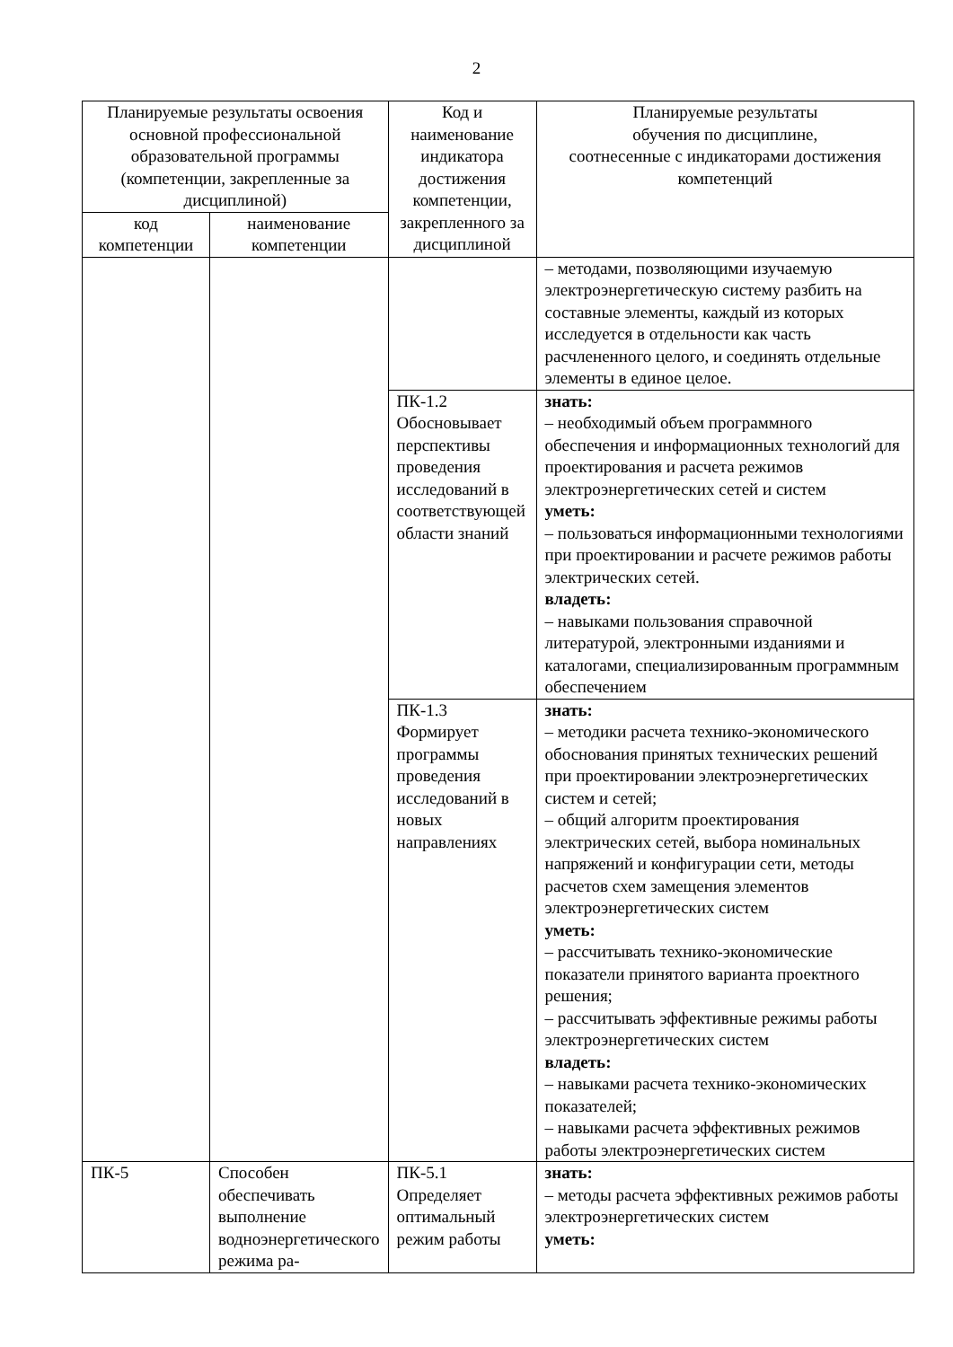2
| Планируемые результаты освоения основной профессиональной образовательной программы (компетенции, закрепленные за дисциплиной) | | Код и наименование индикатора достижения компетенции, закрепленного за дисциплиной | Планируемые результаты обучения по дисциплине, соотнесенные с индикаторами достижения компетенций |
| --- | --- | --- | --- |
| код компетенции | наименование компетенции | | |
| | | | – методами, позволяющими изучаемую электроэнергетическую систему разбить на составные элементы, каждый из которых исследуется в отдельности как часть расчлененного целого, и соединять отдельные элементы в единое целое. |
| | | ПК-1.2 Обосновывает перспективы проведения исследований в соответствующей области знаний | знать: – необходимый объем программного обеспечения и информационных технологий для проектирования и расчета режимов электроэнергетических сетей и систем уметь: – пользоваться информационными технологиями при проектировании и расчете режимов работы электрических сетей. владеть: – навыками пользования справочной литературой, электронными изданиями и каталогами, специализированным программным обеспечением |
| | | ПК-1.3 Формирует программы проведения исследований в новых направлениях | знать: – методики расчета технико-экономического обоснования принятых технических решений при проектировании электроэнергетических систем и сетей; – общий алгоритм проектирования электрических сетей, выбора номинальных напряжений и конфигурации сети, методы расчетов схем замещения элементов электроэнергетических систем уметь: – рассчитывать технико-экономические показатели принятого варианта проектного решения; – рассчитывать эффективные режимы работы электроэнергетических систем владеть: – навыками расчета технико-экономических показателей; – навыками расчета эффективных режимов работы электроэнергетических систем |
| ПК-5 | Способен обеспечивать выполнение водноэнергетического режима ра- | ПК-5.1 Определяет оптимальный режим работы | знать: – методы расчета эффективных режимов работы электроэнергетических систем уметь: |